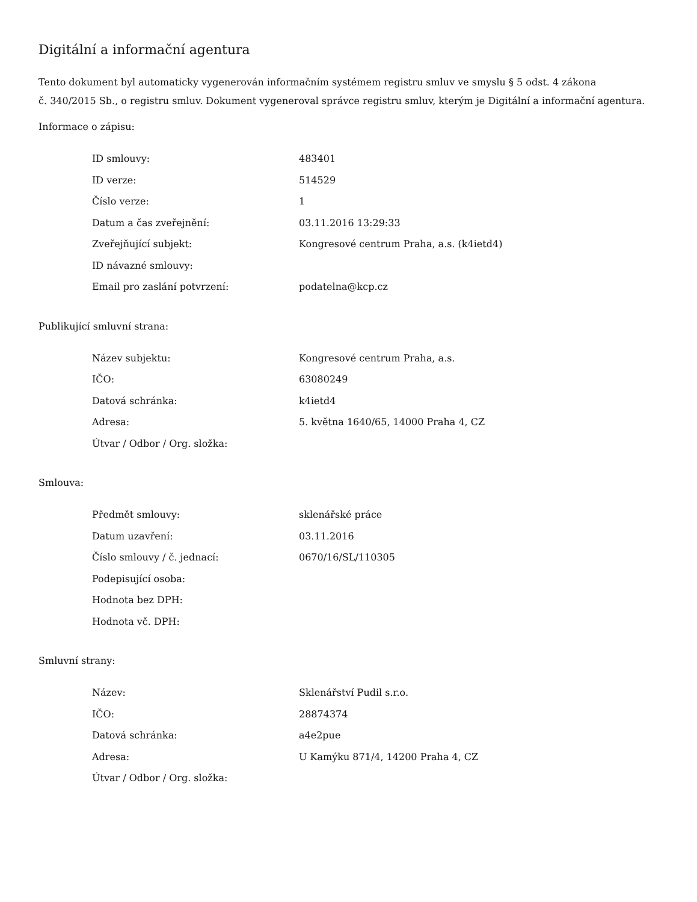Digitální a informační agentura
Tento dokument byl automaticky vygenerován informačním systémem registru smluv ve smyslu § 5 odst. 4 zákona
č. 340/2015 Sb., o registru smluv. Dokument vygeneroval správce registru smluv, kterým je Digitální a informační agentura.
Informace o zápisu:
| ID smlouvy: | 483401 |
| ID verze: | 514529 |
| Číslo verze: | 1 |
| Datum a čas zveřejnění: | 03.11.2016 13:29:33 |
| Zveřejňující subjekt: | Kongresové centrum Praha, a.s. (k4ietd4) |
| ID návazné smlouvy: | |
| Email pro zaslání potvrzení: | podatelna@kcp.cz |
Publikující smluvní strana:
| Název subjektu: | Kongresové centrum Praha, a.s. |
| IČO: | 63080249 |
| Datová schránka: | k4ietd4 |
| Adresa: | 5. května 1640/65, 14000 Praha 4, CZ |
| Útvar / Odbor / Org. složka: | |
Smlouva:
| Předmět smlouvy: | sklenářské práce |
| Datum uzavření: | 03.11.2016 |
| Číslo smlouvy / č. jednací: | 0670/16/SL/110305 |
| Podepisující osoba: | |
| Hodnota bez DPH: | |
| Hodnota vč. DPH: | |
Smluvní strany:
| Název: | Sklenářství Pudil s.r.o. |
| IČO: | 28874374 |
| Datová schránka: | a4e2pue |
| Adresa: | U Kamýku 871/4, 14200 Praha 4, CZ |
| Útvar / Odbor / Org. složka: | |